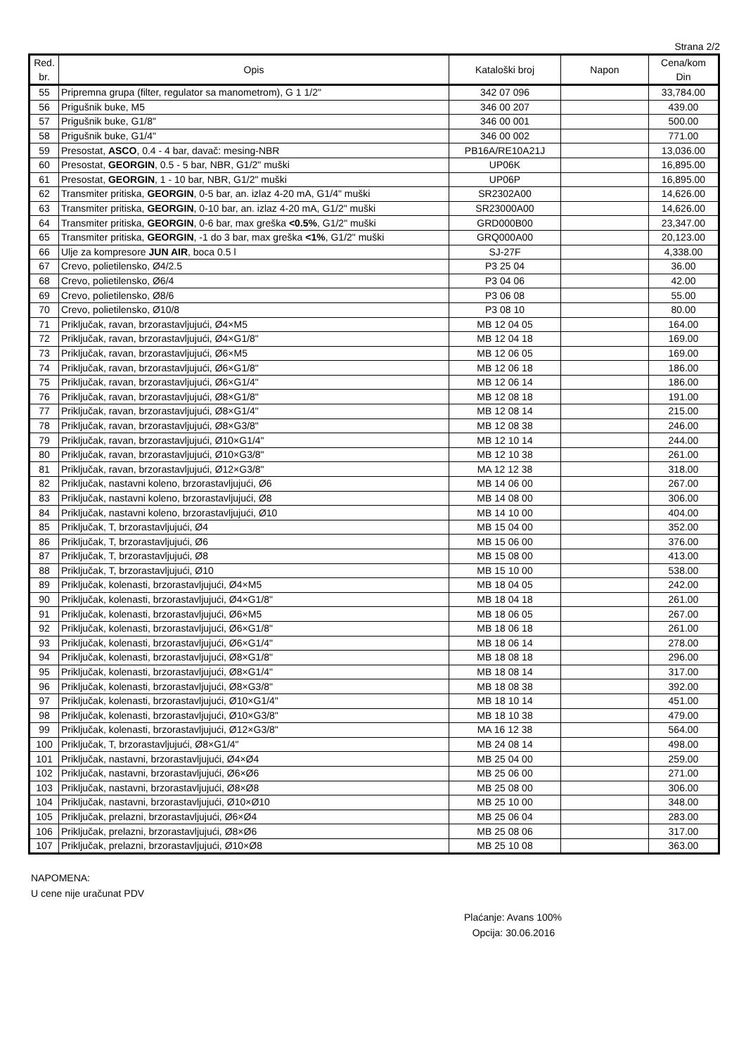Strana 2/2
| Red. br. | Opis | Kataloški broj | Napon | Cena/kom Din |
| --- | --- | --- | --- | --- |
| 55 | Pripremna grupa (filter, regulator sa manometrom), G 1 1/2" | 342 07 096 | | 33,784.00 |
| 56 | Prigušnik buke, M5 | 346 00 207 | | 439.00 |
| 57 | Prigušnik buke, G1/8" | 346 00 001 | | 500.00 |
| 58 | Prigušnik buke, G1/4" | 346 00 002 | | 771.00 |
| 59 | Presostat, ASCO , 0.4 - 4 bar, davač: mesing-NBR | PB16A/RE10A21J | | 13,036.00 |
| 60 | Presostat, GEORGIN , 0.5 - 5 bar, NBR, G1/2" muški | UP06K | | 16,895.00 |
| 61 | Presostat, GEORGIN , 1 - 10 bar, NBR, G1/2" muški | UP06P | | 16,895.00 |
| 62 | Transmiter pritiska, GEORGIN , 0-5 bar, an. izlaz 4-20 mA, G1/4" muški | SR2302A00 | | 14,626.00 |
| 63 | Transmiter pritiska, GEORGIN , 0-10 bar, an. izlaz 4-20 mA, G1/2" muški | SR23000A00 | | 14,626.00 |
| 64 | Transmiter pritiska, GEORGIN , 0-6 bar, max greška <0.5% , G1/2" muški | GRD000B00 | | 23,347.00 |
| 65 | Transmiter pritiska, GEORGIN , -1 do 3 bar, max greška <1% , G1/2" muški | GRQ000A00 | | 20,123.00 |
| 66 | Ulje za kompresore JUN AIR , boca 0.5 l | SJ-27F | | 4,338.00 |
| 67 | Crevo, polietilensko, Ø4/2.5 | P3 25 04 | | 36.00 |
| 68 | Crevo, polietilensko, Ø6/4 | P3 04 06 | | 42.00 |
| 69 | Crevo, polietilensko, Ø8/6 | P3 06 08 | | 55.00 |
| 70 | Crevo, polietilensko, Ø10/8 | P3 08 10 | | 80.00 |
| 71 | Priključak, ravan, brzorastavljujući, Ø4×M5 | MB 12 04 05 | | 164.00 |
| 72 | Priključak, ravan, brzorastavljujući, Ø4×G1/8" | MB 12 04 18 | | 169.00 |
| 73 | Priključak, ravan, brzorastavljujući, Ø6×M5 | MB 12 06 05 | | 169.00 |
| 74 | Priključak, ravan, brzorastavljujući, Ø6×G1/8" | MB 12 06 18 | | 186.00 |
| 75 | Priključak, ravan, brzorastavljujući, Ø6×G1/4" | MB 12 06 14 | | 186.00 |
| 76 | Priključak, ravan, brzorastavljujući, Ø8×G1/8" | MB 12 08 18 | | 191.00 |
| 77 | Priključak, ravan, brzorastavljujući, Ø8×G1/4" | MB 12 08 14 | | 215.00 |
| 78 | Priključak, ravan, brzorastavljujući, Ø8×G3/8" | MB 12 08 38 | | 246.00 |
| 79 | Priključak, ravan, brzorastavljujući, Ø10×G1/4" | MB 12 10 14 | | 244.00 |
| 80 | Priključak, ravan, brzorastavljujući, Ø10×G3/8" | MB 12 10 38 | | 261.00 |
| 81 | Priključak, ravan, brzorastavljujući, Ø12×G3/8" | MA 12 12 38 | | 318.00 |
| 82 | Priključak, nastavni koleno, brzorastavljujući, Ø6 | MB 14 06 00 | | 267.00 |
| 83 | Priključak, nastavni koleno, brzorastavljujući, Ø8 | MB 14 08 00 | | 306.00 |
| 84 | Priključak, nastavni koleno, brzorastavljujući, Ø10 | MB 14 10 00 | | 404.00 |
| 85 | Priključak, T, brzorastavljujući, Ø4 | MB 15 04 00 | | 352.00 |
| 86 | Priključak, T, brzorastavljujući, Ø6 | MB 15 06 00 | | 376.00 |
| 87 | Priključak, T, brzorastavljujući, Ø8 | MB 15 08 00 | | 413.00 |
| 88 | Priključak, T, brzorastavljujući, Ø10 | MB 15 10 00 | | 538.00 |
| 89 | Priključak, kolenasti, brzorastavljujući, Ø4×M5 | MB 18 04 05 | | 242.00 |
| 90 | Priključak, kolenasti, brzorastavljujući, Ø4×G1/8" | MB 18 04 18 | | 261.00 |
| 91 | Priključak, kolenasti, brzorastavljujući, Ø6×M5 | MB 18 06 05 | | 267.00 |
| 92 | Priključak, kolenasti, brzorastavljujući, Ø6×G1/8" | MB 18 06 18 | | 261.00 |
| 93 | Priključak, kolenasti, brzorastavljujući, Ø6×G1/4" | MB 18 06 14 | | 278.00 |
| 94 | Priključak, kolenasti, brzorastavljujući, Ø8×G1/8" | MB 18 08 18 | | 296.00 |
| 95 | Priključak, kolenasti, brzorastavljujući, Ø8×G1/4" | MB 18 08 14 | | 317.00 |
| 96 | Priključak, kolenasti, brzorastavljujući, Ø8×G3/8" | MB 18 08 38 | | 392.00 |
| 97 | Priključak, kolenasti, brzorastavljujući, Ø10×G1/4" | MB 18 10 14 | | 451.00 |
| 98 | Priključak, kolenasti, brzorastavljujući, Ø10×G3/8" | MB 18 10 38 | | 479.00 |
| 99 | Priključak, kolenasti, brzorastavljujući, Ø12×G3/8" | MA 16 12 38 | | 564.00 |
| 100 | Priključak, T, brzorastavljujući, Ø8×G1/4" | MB 24 08 14 | | 498.00 |
| 101 | Priključak, nastavni, brzorastavljujući, Ø4×Ø4 | MB 25 04 00 | | 259.00 |
| 102 | Priključak, nastavni, brzorastavljujući, Ø6×Ø6 | MB 25 06 00 | | 271.00 |
| 103 | Priključak, nastavni, brzorastavljujući, Ø8×Ø8 | MB 25 08 00 | | 306.00 |
| 104 | Priključak, nastavni, brzorastavljujući, Ø10×Ø10 | MB 25 10 00 | | 348.00 |
| 105 | Priključak, prelazni, brzorastavljujući, Ø6×Ø4 | MB 25 06 04 | | 283.00 |
| 106 | Priključak, prelazni, brzorastavljujući, Ø8×Ø6 | MB 25 08 06 | | 317.00 |
| 107 | Priključak, prelazni, brzorastavljujući, Ø10×Ø8 | MB 25 10 08 | | 363.00 |
NAPOMENA:
U cene nije uračunat PDV
Plaćanje: Avans 100%
Opcija: 30.06.2016